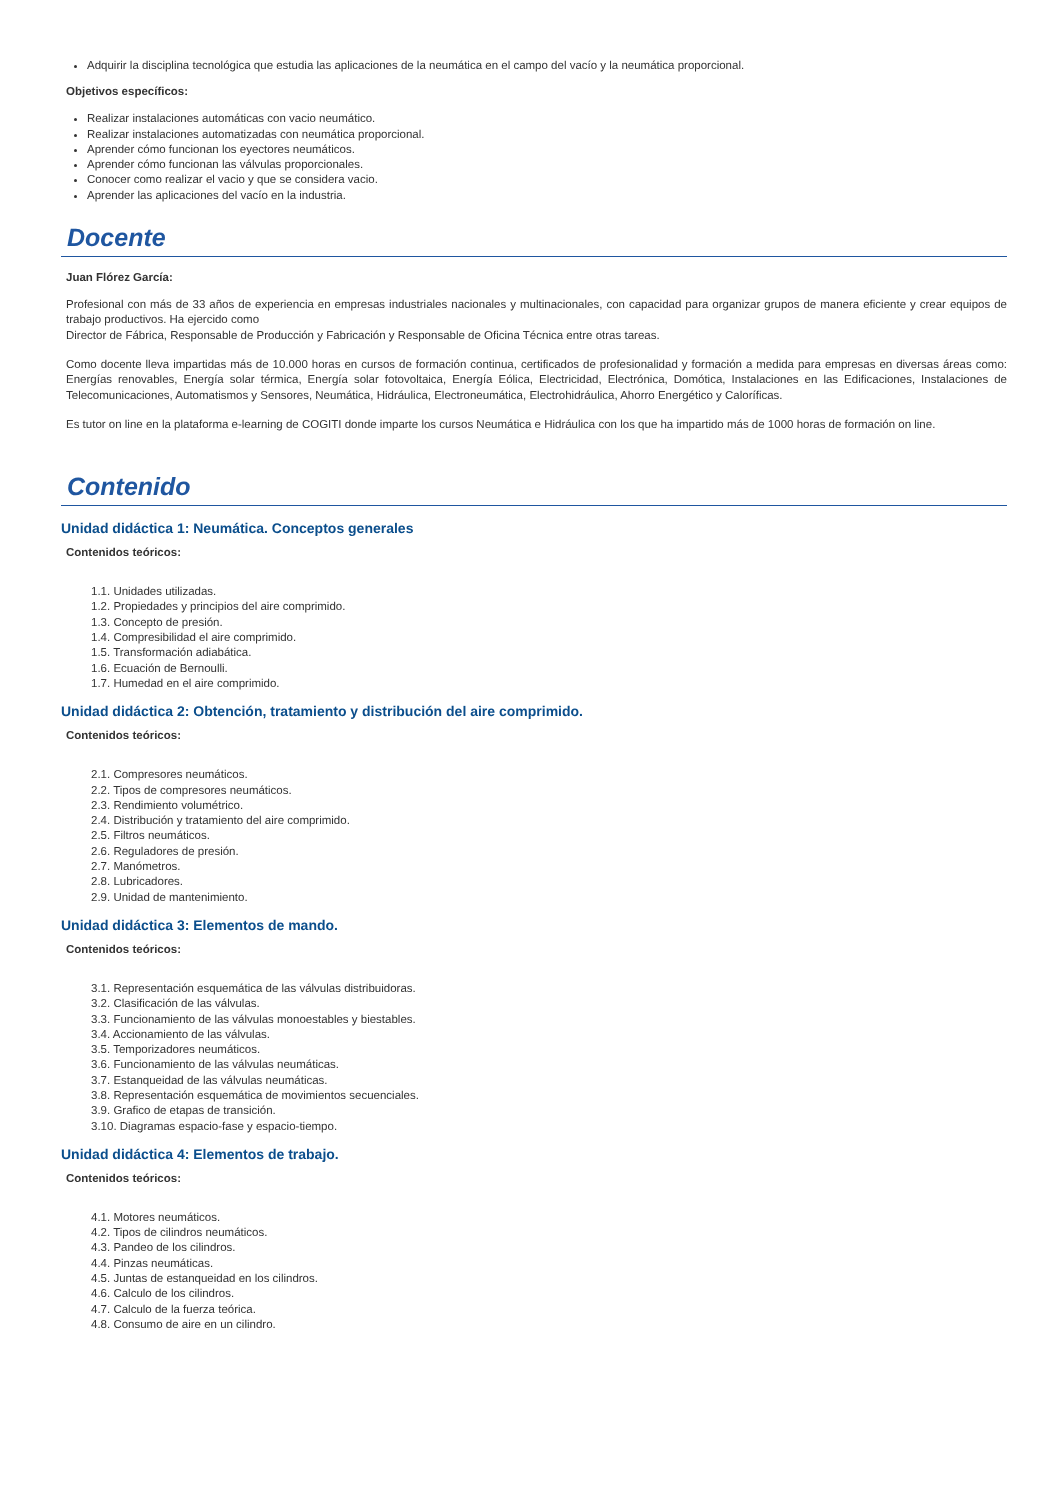Adquirir la disciplina tecnológica que estudia las aplicaciones de la neumática en el campo del vacío y la neumática proporcional.
Objetivos específicos:
Realizar instalaciones automáticas con vacio neumático.
Realizar instalaciones automatizadas con neumática proporcional.
Aprender cómo funcionan los eyectores neumáticos.
Aprender cómo funcionan las válvulas proporcionales.
Conocer como realizar el vacio y que se considera vacio.
Aprender las aplicaciones del vacío en la industria.
Docente
Juan Flórez García:
Profesional con más de 33 años de experiencia en empresas industriales nacionales y multinacionales, con capacidad para organizar grupos de manera eficiente y crear equipos de trabajo productivos. Ha ejercido como
Director de Fábrica, Responsable de Producción y Fabricación y Responsable de Oficina Técnica entre otras tareas.
Como docente lleva impartidas más de 10.000 horas en cursos de formación continua, certificados de profesionalidad y formación a medida para empresas en diversas áreas como: Energías renovables, Energía solar térmica, Energía solar fotovoltaica, Energía Eólica, Electricidad, Electrónica, Domótica, Instalaciones en las Edificaciones, Instalaciones de Telecomunicaciones, Automatismos y Sensores, Neumática, Hidráulica, Electroneumática, Electrohidráulica, Ahorro Energético y Caloríficas.
Es tutor on line en la plataforma e-learning de COGITI donde imparte los cursos Neumática e Hidráulica con los que ha impartido más de 1000 horas de formación on line.
Contenido
Unidad didáctica 1: Neumática. Conceptos generales
Contenidos teóricos:
1.1. Unidades utilizadas.
1.2. Propiedades y principios del aire comprimido.
1.3. Concepto de presión.
1.4. Compresibilidad el aire comprimido.
1.5. Transformación adiabática.
1.6. Ecuación de Bernoulli.
1.7. Humedad en el aire comprimido.
Unidad didáctica 2: Obtención, tratamiento y distribución del aire comprimido.
Contenidos teóricos:
2.1. Compresores neumáticos.
2.2. Tipos de compresores neumáticos.
2.3. Rendimiento volumétrico.
2.4. Distribución y tratamiento del aire comprimido.
2.5. Filtros neumáticos.
2.6. Reguladores de presión.
2.7. Manómetros.
2.8. Lubricadores.
2.9. Unidad de mantenimiento.
Unidad didáctica 3: Elementos de mando.
Contenidos teóricos:
3.1. Representación esquemática de las válvulas distribuidoras.
3.2. Clasificación de las válvulas.
3.3. Funcionamiento de las válvulas monoestables y biestables.
3.4. Accionamiento de las válvulas.
3.5. Temporizadores neumáticos.
3.6. Funcionamiento de las válvulas neumáticas.
3.7. Estanqueidad de las válvulas neumáticas.
3.8. Representación esquemática de movimientos secuenciales.
3.9. Grafico de etapas de transición.
3.10. Diagramas espacio-fase y espacio-tiempo.
Unidad didáctica 4: Elementos de trabajo.
Contenidos teóricos:
4.1. Motores neumáticos.
4.2. Tipos de cilindros neumáticos.
4.3. Pandeo de los cilindros.
4.4. Pinzas neumáticas.
4.5. Juntas de estanqueidad en los cilindros.
4.6. Calculo de los cilindros.
4.7. Calculo de la fuerza teórica.
4.8. Consumo de aire en un cilindro.